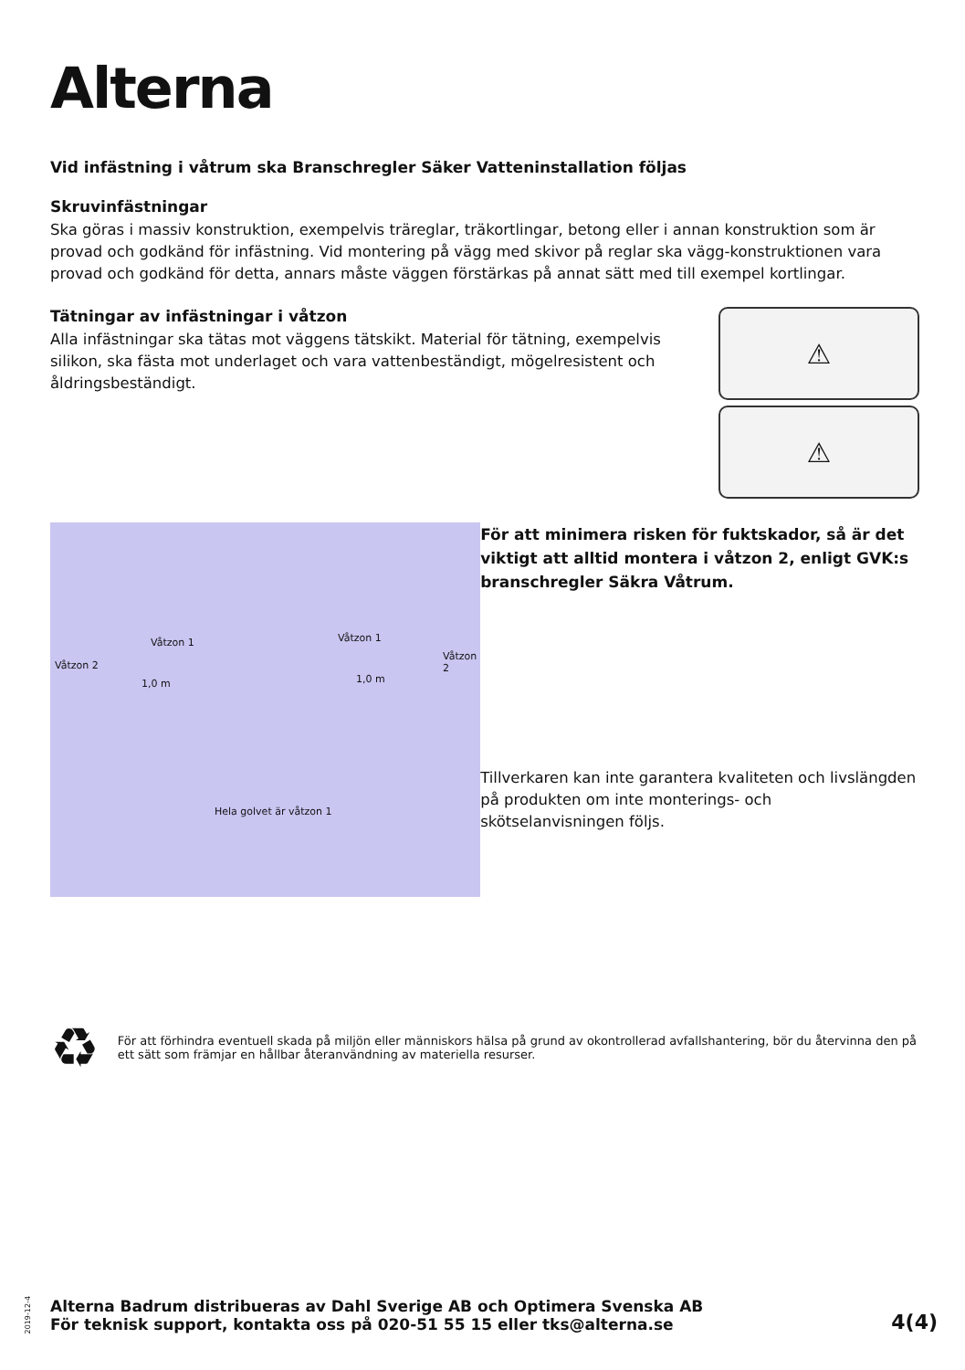Alterna
Vid infästning i våtrum ska Branschregler Säker Vatteninstallation följas
Skruvinfästningar
Ska göras i massiv konstruktion, exempelvis träreglar, träkortlingar, betong eller i annan konstruktion som är provad och godkänd för infästning. Vid montering på vägg med skivor på reglar ska vägg-konstruktionen vara provad och godkänd för detta, annars måste väggen förstärkas på annat sätt med till exempel kortlingar.
Tätningar av infästningar i våtzon
Alla infästningar ska tätas mot väggens tätskikt. Material för tätning, exempelvis silikon, ska fästa mot underlaget och vara vattenbeständigt, mögelresistent och åldringsbeständigt.
⚠
⚠
Våtzon 2
Våtzon 1 Våtzon 1
Våtzon 2
1,0 m 1,0 m
Hela golvet är våtzon 1
För att minimera risken för fuktskador, så är det viktigt att alltid montera i våtzon 2, enligt GVK:s branschregler Säkra Våtrum.
Tillverkaren kan inte garantera kvaliteten och livslängden på produkten om inte monterings- och skötselanvisningen följs.
♻
För att förhindra eventuell skada på miljön eller människors hälsa på grund av okontrollerad avfallshantering, bör du återvinna den på ett sätt som främjar en hållbar återanvändning av materiella resurser.
2019-12-4
Alterna Badrum distribueras av Dahl Sverige AB och Optimera Svenska AB
För teknisk support, kontakta oss på 020-51 55 15 eller tks@alterna.se
4(4)